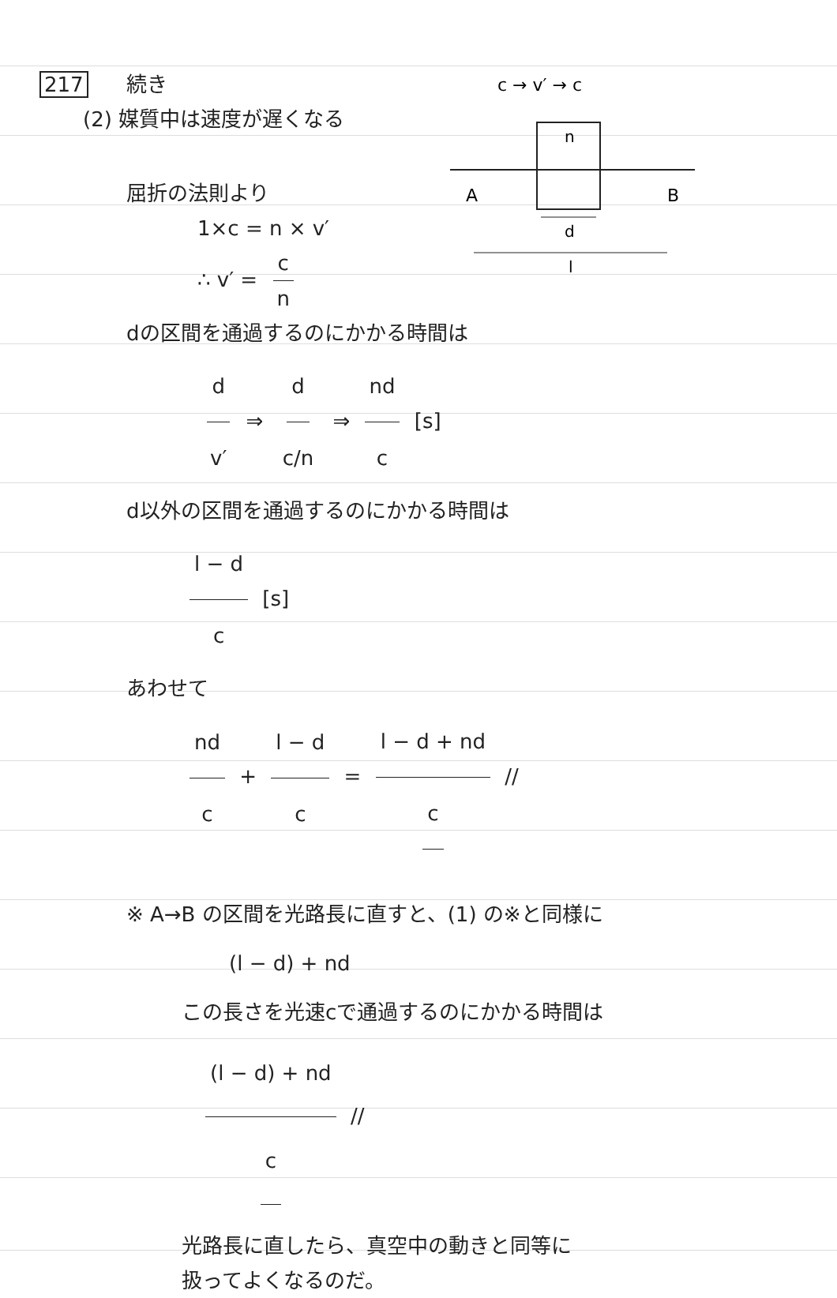217 続き
(2) 媒質中は速度が遅くなる
屈折の法則より
1×c = n × v′
∴ v′ = c n
c → v′ → c
n
A
B
d
l
dの区間を通過するのにかかる時間は
d v′ ⇒ d c/n ⇒ nd c [s]
d以外の区間を通過するのにかかる時間は
l − d c [s]
あわせて
nd c + l − d c = l − d + nd c //
※ A→B の区間を光路長に直すと、(1) の※と同様に
(l − d) + nd
この長さを光速cで通過するのにかかる時間は
(l − d) + nd c //
光路長に直したら、真空中の動きと同等に
扱ってよくなるのだ。